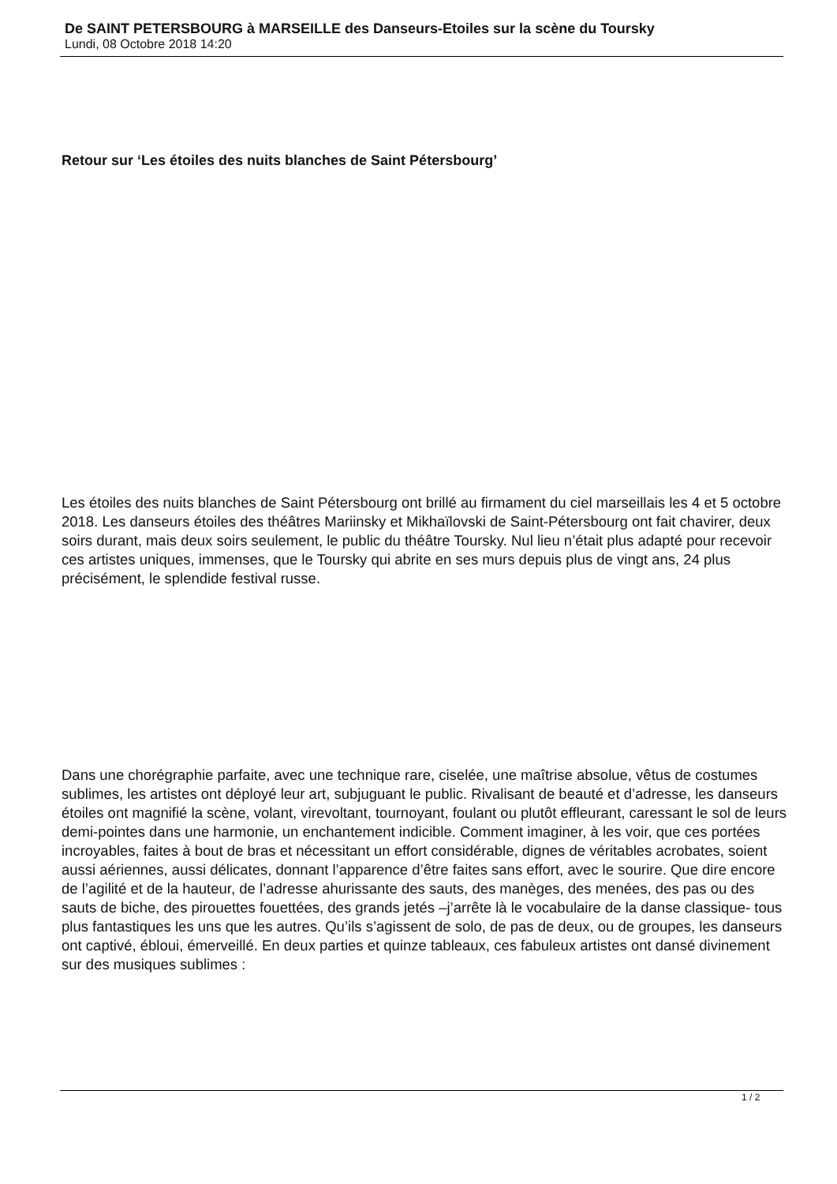De SAINT PETERSBOURG à MARSEILLE des Danseurs-Etoiles sur la scène du Toursky
Lundi, 08 Octobre 2018 14:20
Retour sur ‘Les étoiles des nuits blanches de Saint Pétersbourg’
Les étoiles des nuits blanches de Saint Pétersbourg ont brillé au firmament du ciel marseillais les 4 et 5 octobre 2018. Les danseurs étoiles des théâtres Mariinsky et Mikhaïlovski de Saint-Pétersbourg ont fait chavirer, deux soirs durant, mais deux soirs seulement, le public du théâtre Toursky. Nul lieu n’était plus adapté pour recevoir ces artistes uniques, immenses, que le Toursky qui abrite en ses murs depuis plus de vingt ans, 24 plus précisément, le splendide festival russe.
Dans une chorégraphie parfaite, avec une technique rare, ciselée, une maîtrise absolue, vêtus de costumes sublimes, les artistes ont déployé leur art, subjuguant le public. Rivalisant de beauté et d’adresse, les danseurs étoiles ont magnifié la scène, volant, virevoltant, tournoyant, foulant ou plutôt effleurant, caressant le sol de leurs demi-pointes dans une harmonie, un enchantement indicible. Comment imaginer, à les voir, que ces portées incroyables, faites à bout de bras et nécessitant un effort considérable, dignes de véritables acrobates, soient aussi aériennes, aussi délicates, donnant l’apparence d’être faites sans effort, avec le sourire. Que dire encore de l’agilité et de la hauteur, de l’adresse ahurissante des sauts, des manèges, des menées, des pas ou des sauts de biche, des pirouettes fouettées, des grands jetés –j’arrête là le vocabulaire de la danse classique- tous plus fantastiques les uns que les autres. Qu’ils s’agissent de solo, de pas de deux, ou de groupes, les danseurs ont captivé, ébloui, émerveillé. En deux parties et quinze tableaux, ces fabuleux artistes ont dansé divinement sur des musiques sublimes :
1 / 2